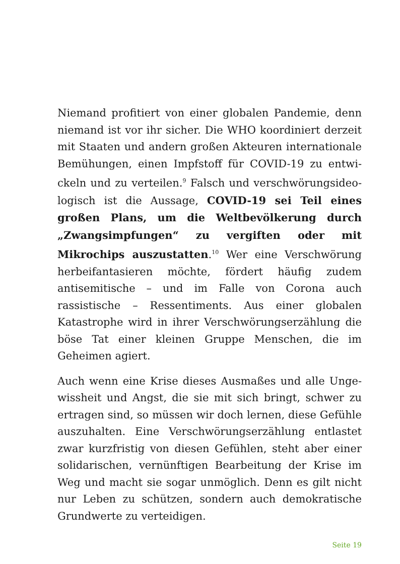Niemand profitiert von einer globalen Pandemie, denn niemand ist vor ihr sicher. Die WHO koordiniert derzeit mit Staaten und andern großen Akteuren internationale Bemühungen, einen Impfstoff für COVID-19 zu entwi­ckeln und zu verteilen.<sup>9</sup> Falsch und verschwörungsideo­logisch ist die Aussage, COVID-19 sei Teil eines großen Plans, um die Weltbevölkerung durch „Zwangsimp­fungen“ zu vergiften oder mit Mikrochips auszustat­ten.<sup>10</sup> Wer eine Verschwörung herbeifantasieren möchte, fördert häufig zudem antisemitische – und im Falle von Corona auch rassistische – Ressentiments. Aus einer glo­balen Katastrophe wird in ihrer Verschwörungserzäh­lung die böse Tat einer kleinen Gruppe Menschen, die im Geheimen agiert.
Auch wenn eine Krise dieses Ausmaßes und alle Unge­wissheit und Angst, die sie mit sich bringt, schwer zu ertragen sind, so müssen wir doch lernen, diese Gefühle auszuhalten. Eine Verschwörungserzählung entlastet zwar kurzfristig von diesen Gefühlen, steht aber einer solidarischen, vernünftigen Bearbeitung der Krise im Weg und macht sie sogar unmöglich. Denn es gilt nicht nur Leben zu schützen, sondern auch demokratische Grundwerte zu verteidigen.
Seite 19